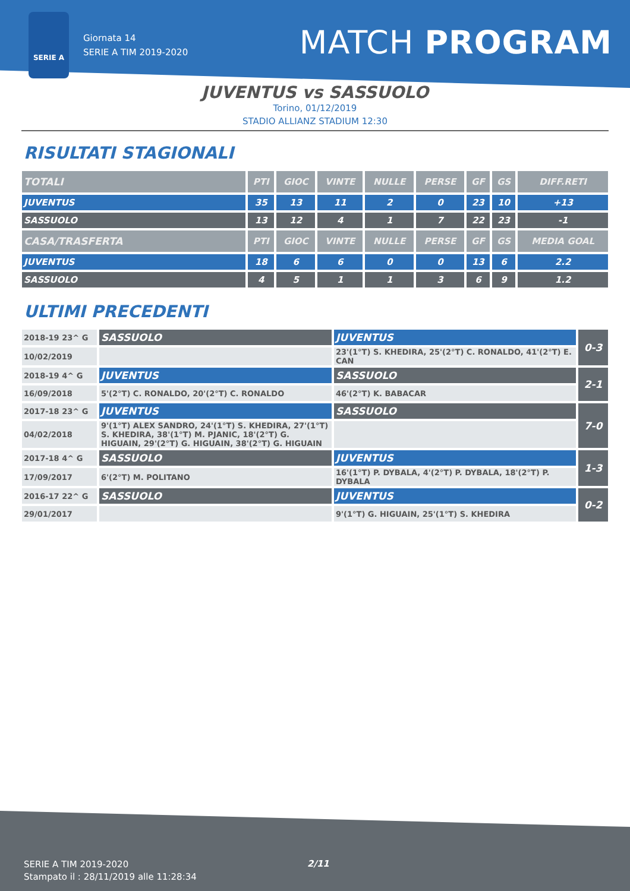SERIE A
Giornata 14
SERIE A TIM 2019-2020
MATCH PROGRAM
JUVENTUS vs SASSUOLO
Torino, 01/12/2019
STADIO ALLIANZ STADIUM 12:30
RISULTATI STAGIONALI
| TOTALI | PTI | GIOC | VINTE | NULLE | PERSE | GF | GS | DIFF.RETI |
| --- | --- | --- | --- | --- | --- | --- | --- | --- |
| JUVENTUS | 35 | 13 | 11 | 2 | 0 | 23 | 10 | +13 |
| SASSUOLO | 13 | 12 | 4 | 1 | 7 | 22 | 23 | -1 |
| CASA/TRASFERTA | PTI | GIOC | VINTE | NULLE | PERSE | GF | GS | MEDIA GOAL |
| JUVENTUS | 18 | 6 | 6 | 0 | 0 | 13 | 6 | 2.2 |
| SASSUOLO | 4 | 5 | 1 | 1 | 3 | 6 | 9 | 1.2 |
ULTIMI PRECEDENTI
| 2018-19 23^ G | SASSUOLO | JUVENTUS | 0-3 |
| 10/02/2019 | | 23'(1°T) S. KHEDIRA, 25'(2°T) C. RONALDO, 41'(2°T) E. CAN | |
| 2018-19 4^ G | JUVENTUS | SASSUOLO | 2-1 |
| 16/09/2018 | 5'(2°T) C. RONALDO, 20'(2°T) C. RONALDO | 46'(2°T) K. BABACAR | |
| 2017-18 23^ G | JUVENTUS | SASSUOLO | 7-0 |
| 04/02/2018 | 9'(1°T) ALEX SANDRO, 24'(1°T) S. KHEDIRA, 27'(1°T) S. KHEDIRA, 38'(1°T) M. PJANIC, 18'(2°T) G. HIGUAIN, 29'(2°T) G. HIGUAIN, 38'(2°T) G. HIGUAIN | | |
| 2017-18 4^ G | SASSUOLO | JUVENTUS | 1-3 |
| 17/09/2017 | 6'(2°T) M. POLITANO | 16'(1°T) P. DYBALA, 4'(2°T) P. DYBALA, 18'(2°T) P. DYBALA | |
| 2016-17 22^ G | SASSUOLO | JUVENTUS | 0-2 |
| 29/01/2017 | | 9'(1°T) G. HIGUAIN, 25'(1°T) S. KHEDIRA | |
SERIE A TIM 2019-2020
Stampato il : 28/11/2019 alle 11:28:34
2/11